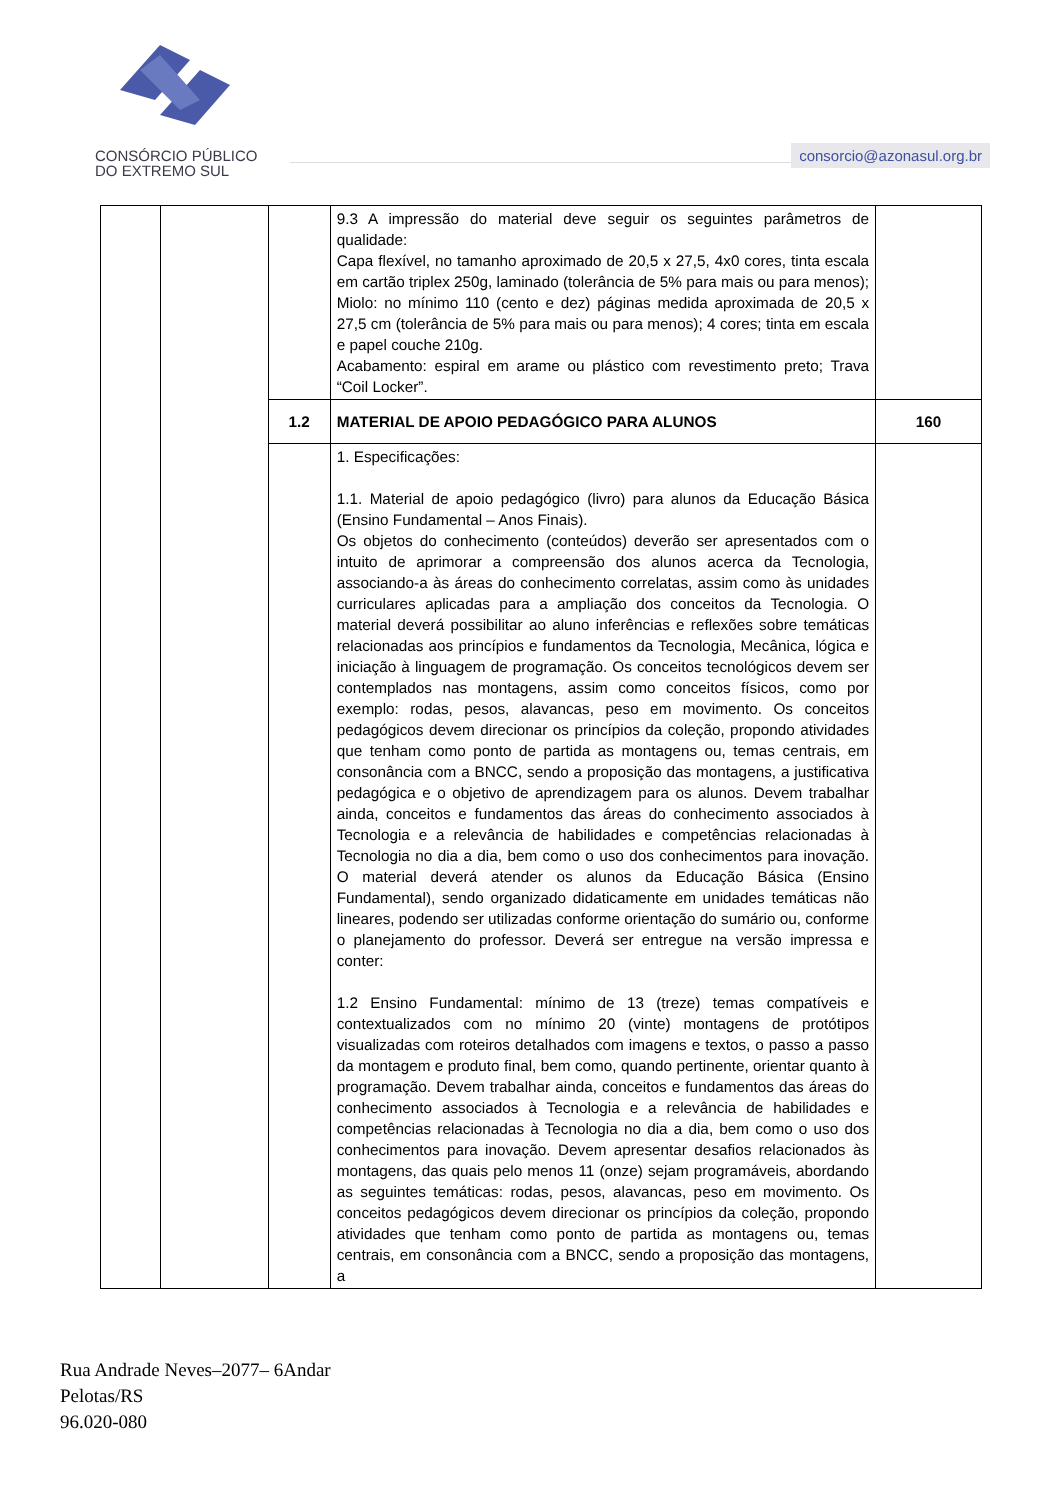CONSÓRCIO PÚBLICO
DO EXTREMO SUL
consorcio@azonasul.org.br
| | | | 9.3 A impressão do material deve seguir os seguintes parâmetros de qualidade: Capa flexível, no tamanho aproximado de 20,5 x 27,5, 4x0 cores, tinta escala em cartão triplex 250g, laminado (tolerância de 5% para mais ou para menos); Miolo: no mínimo 110 (cento e dez) páginas medida aproximada de 20,5 x 27,5 cm (tolerância de 5% para mais ou para menos); 4 cores; tinta em escala e papel couche 210g. Acabamento: espiral em arame ou plástico com revestimento preto; Trava “Coil Locker”. | |
| | | 1.2 | MATERIAL DE APOIO PEDAGÓGICO PARA ALUNOS | 160 |
| | | | 1. Especificações: 1.1. Material de apoio pedagógico (livro) para alunos da Educação Básica (Ensino Fundamental – Anos Finais). Os objetos do conhecimento (conteúdos) deverão ser apresentados com o intuito de aprimorar a compreensão dos alunos acerca da Tecnologia, associando-a às áreas do conhecimento correlatas, assim como às unidades curriculares aplicadas para a ampliação dos conceitos da Tecnologia. O material deverá possibilitar ao aluno inferências e reflexões sobre temáticas relacionadas aos princípios e fundamentos da Tecnologia, Mecânica, lógica e iniciação à linguagem de programação. Os conceitos tecnológicos devem ser contemplados nas montagens, assim como conceitos físicos, como por exemplo: rodas, pesos, alavancas, peso em movimento. Os conceitos pedagógicos devem direcionar os princípios da coleção, propondo atividades que tenham como ponto de partida as montagens ou, temas centrais, em consonância com a BNCC, sendo a proposição das montagens, a justificativa pedagógica e o objetivo de aprendizagem para os alunos. Devem trabalhar ainda, conceitos e fundamentos das áreas do conhecimento associados à Tecnologia e a relevância de habilidades e competências relacionadas à Tecnologia no dia a dia, bem como o uso dos conhecimentos para inovação. O material deverá atender os alunos da Educação Básica (Ensino Fundamental), sendo organizado didaticamente em unidades temáticas não lineares, podendo ser utilizadas conforme orientação do sumário ou, conforme o planejamento do professor. Deverá ser entregue na versão impressa e conter: 1.2 Ensino Fundamental: mínimo de 13 (treze) temas compatíveis e contextualizados com no mínimo 20 (vinte) montagens de protótipos visualizadas com roteiros detalhados com imagens e textos, o passo a passo da montagem e produto final, bem como, quando pertinente, orientar quanto à programação. Devem trabalhar ainda, conceitos e fundamentos das áreas do conhecimento associados à Tecnologia e a relevância de habilidades e competências relacionadas à Tecnologia no dia a dia, bem como o uso dos conhecimentos para inovação. Devem apresentar desafios relacionados às montagens, das quais pelo menos 11 (onze) sejam programáveis, abordando as seguintes temáticas: rodas, pesos, alavancas, peso em movimento. Os conceitos pedagógicos devem direcionar os princípios da coleção, propondo atividades que tenham como ponto de partida as montagens ou, temas centrais, em consonância com a BNCC, sendo a proposição das montagens, a | |
Rua Andrade Neves–2077– 6Andar
Pelotas/RS
96.020-080